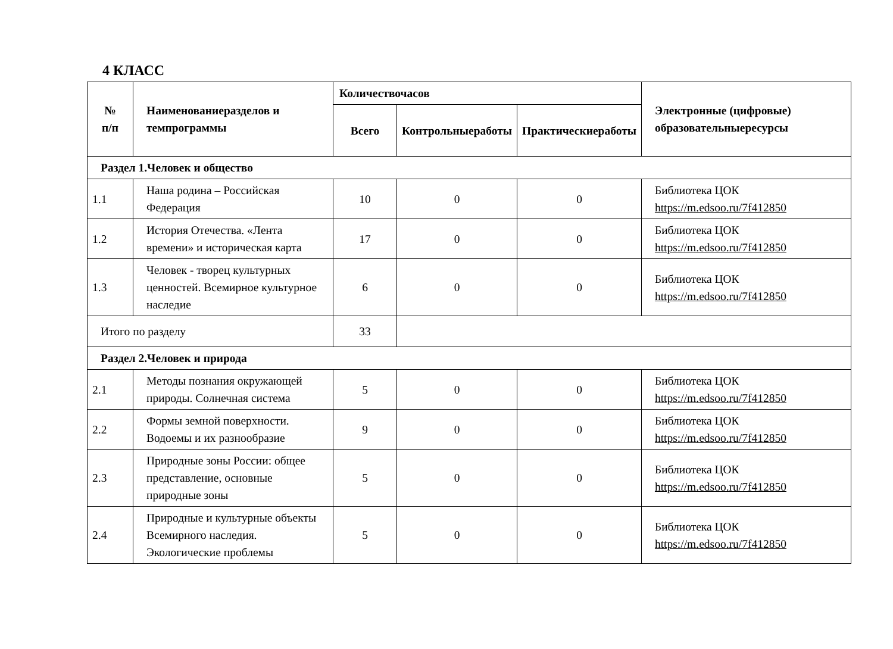4 КЛАСС
| № п/п | Наименованиеразделов и темпрограммы | Количествочасов | | | Электронные (цифровые) образовательныересурсы |
| --- | --- | --- | --- | --- | --- |
| | | Всего | Контрольныеработы | Практическиеработы | |
| Раздел 1.Человек и общество | | | | | |
| 1.1 | Наша родина – Российская Федерация | 10 | 0 | 0 | Библиотека ЦОК https://m.edsoo.ru/7f412850 |
| 1.2 | История Отечества. «Лента времени» и историческая карта | 17 | 0 | 0 | Библиотека ЦОК https://m.edsoo.ru/7f412850 |
| 1.3 | Человек - творец культурных ценностей. Всемирное культурное наследие | 6 | 0 | 0 | Библиотека ЦОК https://m.edsoo.ru/7f412850 |
| Итого по разделу | | 33 | | | |
| Раздел 2.Человек и природа | | | | | |
| 2.1 | Методы познания окружающей природы. Солнечная система | 5 | 0 | 0 | Библиотека ЦОК https://m.edsoo.ru/7f412850 |
| 2.2 | Формы земной поверхности. Водоемы и их разнообразие | 9 | 0 | 0 | Библиотека ЦОК https://m.edsoo.ru/7f412850 |
| 2.3 | Природные зоны России: общее представление, основные природные зоны | 5 | 0 | 0 | Библиотека ЦОК https://m.edsoo.ru/7f412850 |
| 2.4 | Природные и культурные объекты Всемирного наследия. Экологические проблемы | 5 | 0 | 0 | Библиотека ЦОК https://m.edsoo.ru/7f412850 |